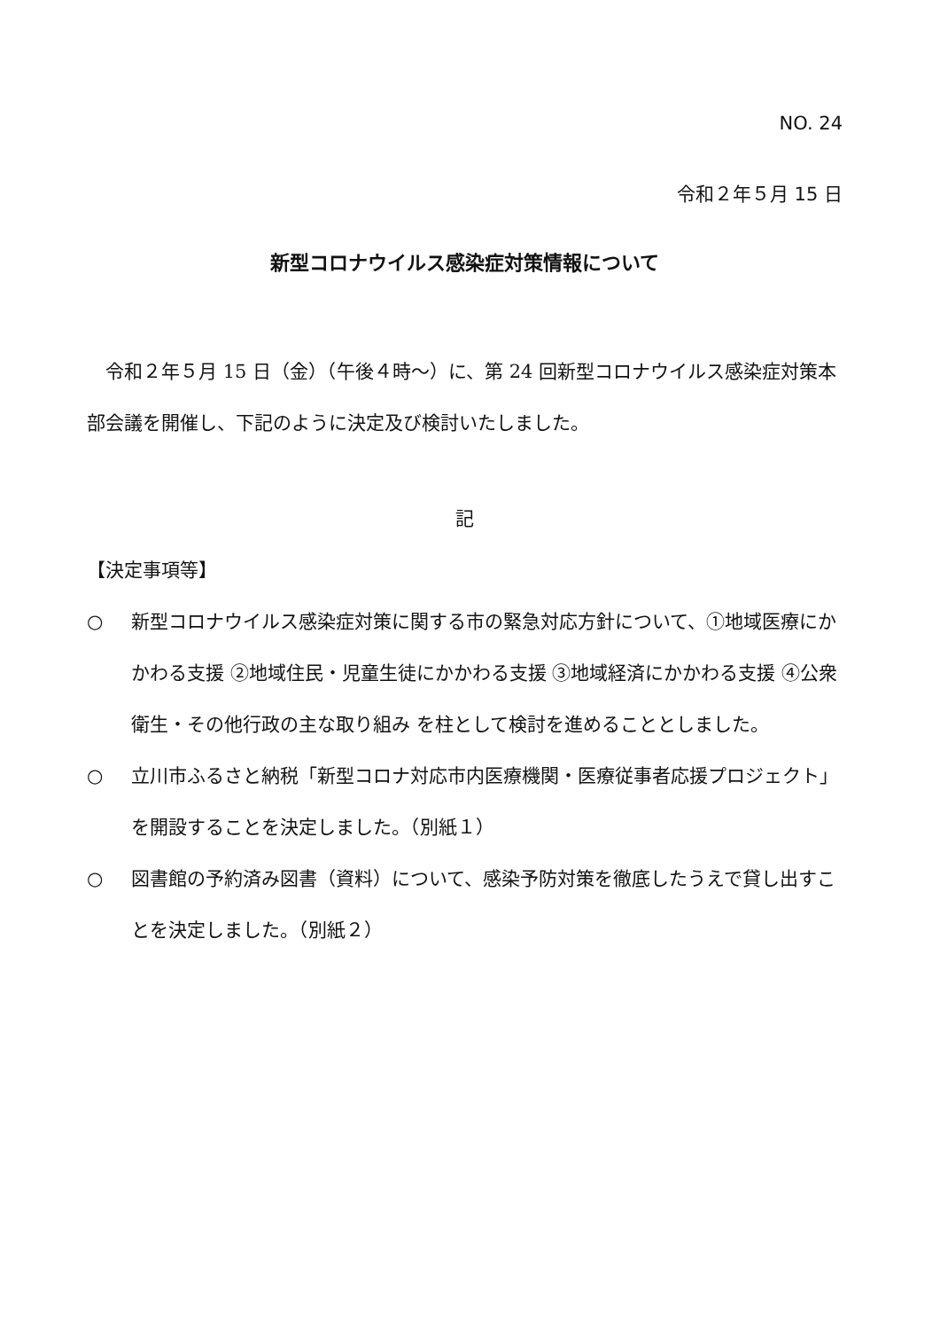NO. 24
令和２年５月 15 日
新型コロナウイルス感染症対策情報について
　令和２年５月 15 日（金）（午後４時～）に、第 24 回新型コロナウイルス感染症対策本部会議を開催し、下記のように決定及び検討いたしました。
記
【決定事項等】
○ 新型コロナウイルス感染症対策に関する市の緊急対応方針について、①地域医療にかかわる支援 ②地域住民・児童生徒にかかわる支援 ③地域経済にかかわる支援 ④公衆衛生・その他行政の主な取り組み を柱として検討を進めることとしました。
○ 立川市ふるさと納税「新型コロナ対応市内医療機関・医療従事者応援プロジェクト」を開設することを決定しました。（別紙１）
○ 図書館の予約済み図書（資料）について、感染予防対策を徹底したうえで貸し出すことを決定しました。（別紙２）